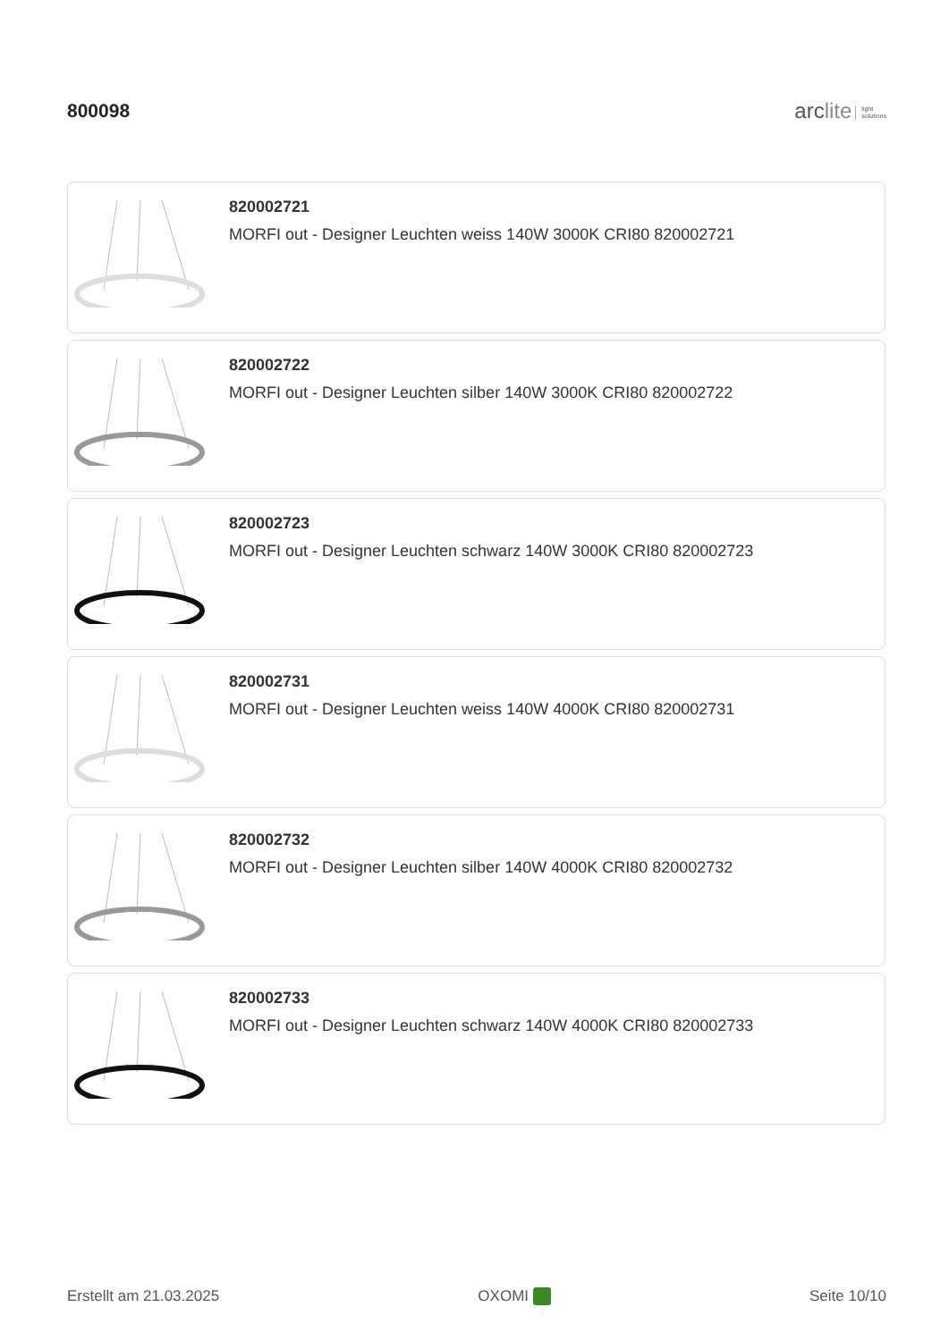800098
arclite light
solutions
820002721
MORFI out - Designer Leuchten weiss 140W 3000K CRI80 820002721
820002722
MORFI out - Designer Leuchten silber 140W 3000K CRI80 820002722
820002723
MORFI out - Designer Leuchten schwarz 140W 3000K CRI80 820002723
820002731
MORFI out - Designer Leuchten weiss 140W 4000K CRI80 820002731
820002732
MORFI out - Designer Leuchten silber 140W 4000K CRI80 820002732
820002733
MORFI out - Designer Leuchten schwarz 140W 4000K CRI80 820002733
Erstellt am 21.03.2025 OXOMI Seite 10/10